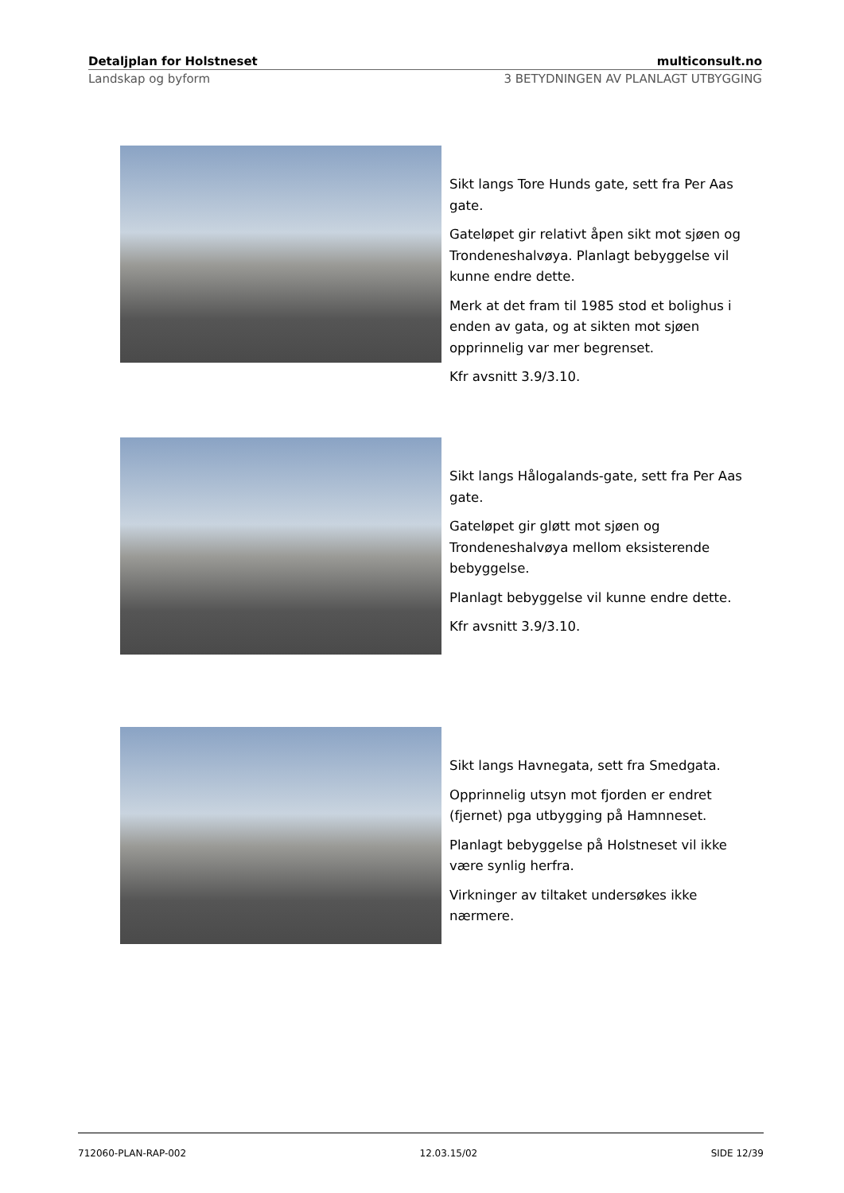Detaljplan for Holstneset multiconsult.no
Landskap og byform 3 BETYDNINGEN AV PLANLAGT UTBYGGING
Sikt langs Tore Hunds gate, sett fra Per Aas gate.
Gateløpet gir relativt åpen sikt mot sjøen og Trondeneshalvøya. Planlagt bebyggelse vil kunne endre dette.
Merk at det fram til 1985 stod et bolighus i enden av gata, og at sikten mot sjøen opprinnelig var mer begrenset.
Kfr avsnitt 3.9/3.10.
Sikt langs Hålogalands-gate, sett fra Per Aas gate.
Gateløpet gir gløtt mot sjøen og Trondeneshalvøya mellom eksisterende bebyggelse.
Planlagt bebyggelse vil kunne endre dette.
Kfr avsnitt 3.9/3.10.
Sikt langs Havnegata, sett fra Smedgata.
Opprinnelig utsyn mot fjorden er endret (fjernet) pga utbygging på Hamnneset.
Planlagt bebyggelse på Holstneset vil ikke være synlig herfra.
Virkninger av tiltaket undersøkes ikke nærmere.
712060-PLAN-RAP-002 12.03.15/02 SIDE 12/39